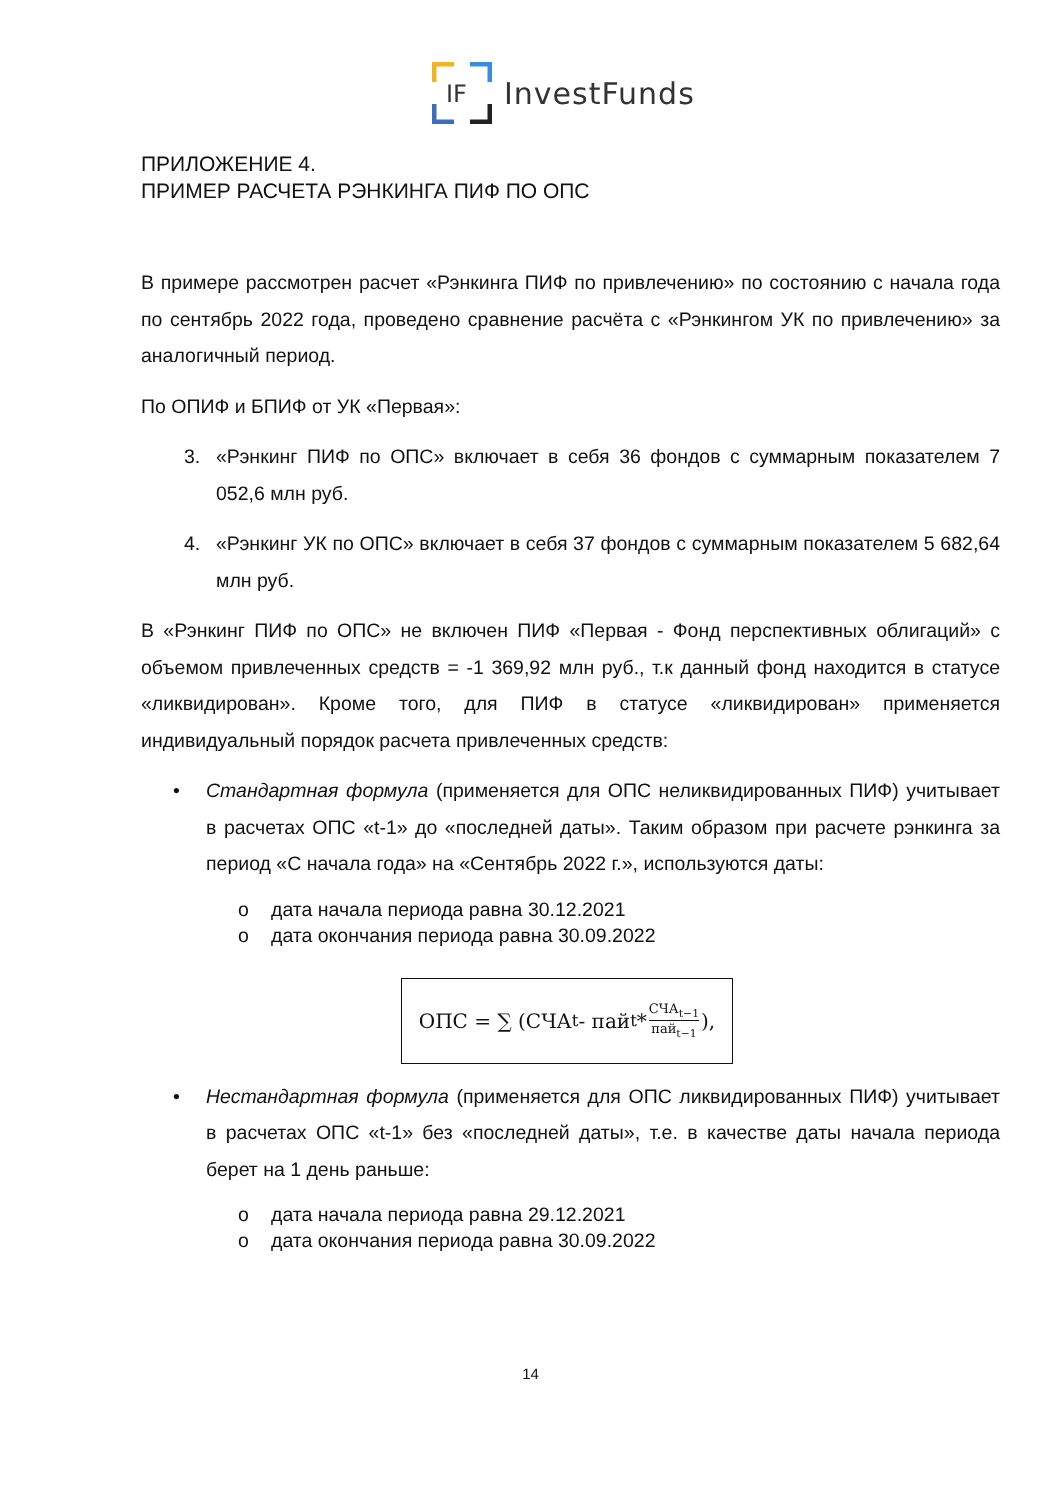IF
InvestFunds
ПРИЛОЖЕНИЕ 4.
ПРИМЕР РАСЧЕТА РЭНКИНГА ПИФ ПО ОПС
В примере рассмотрен расчет «Рэнкинга ПИФ по привлечению» по состоянию с начала года по сентябрь 2022 года, проведено сравнение расчёта с «Рэнкингом УК по привлечению» за аналогичный период.
По ОПИФ и БПИФ от УК «Первая»:
3. «Рэнкинг ПИФ по ОПС» включает в себя 36 фондов с суммарным показателем 7 052,6 млн руб.
4. «Рэнкинг УК по ОПС» включает в себя 37 фондов с суммарным показателем 5 682,64 млн руб.
В «Рэнкинг ПИФ по ОПС» не включен ПИФ «Первая - Фонд перспективных облигаций» с объемом привлеченных средств = -1 369,92 млн руб., т.к данный фонд находится в статусе «ликвидирован». Кроме того, для ПИФ в статусе «ликвидирован» применяется индивидуальный порядок расчета привлеченных средств:
• Стандартная формула (применяется для ОПС неликвидированных ПИФ) учитывает в расчетах ОПС «t-1» до «последней даты». Таким образом при расчете рэнкинга за период «С начала года» на «Сентябрь 2022 г.», используются даты:
o дата начала периода равна 30.12.2021
o дата окончания периода равна 30.09.2022
ОПС = ∑ (СЧА<sub>t</sub> - пай<sub>t</sub>* СЧА<sub>t−1</sub> пай<sub>t−1</sub>),
• Нестандартная формула (применяется для ОПС ликвидированных ПИФ) учитывает в расчетах ОПС «t-1» без «последней даты», т.е. в качестве даты начала периода берет на 1 день раньше:
o дата начала периода равна 29.12.2021
o дата окончания периода равна 30.09.2022
14